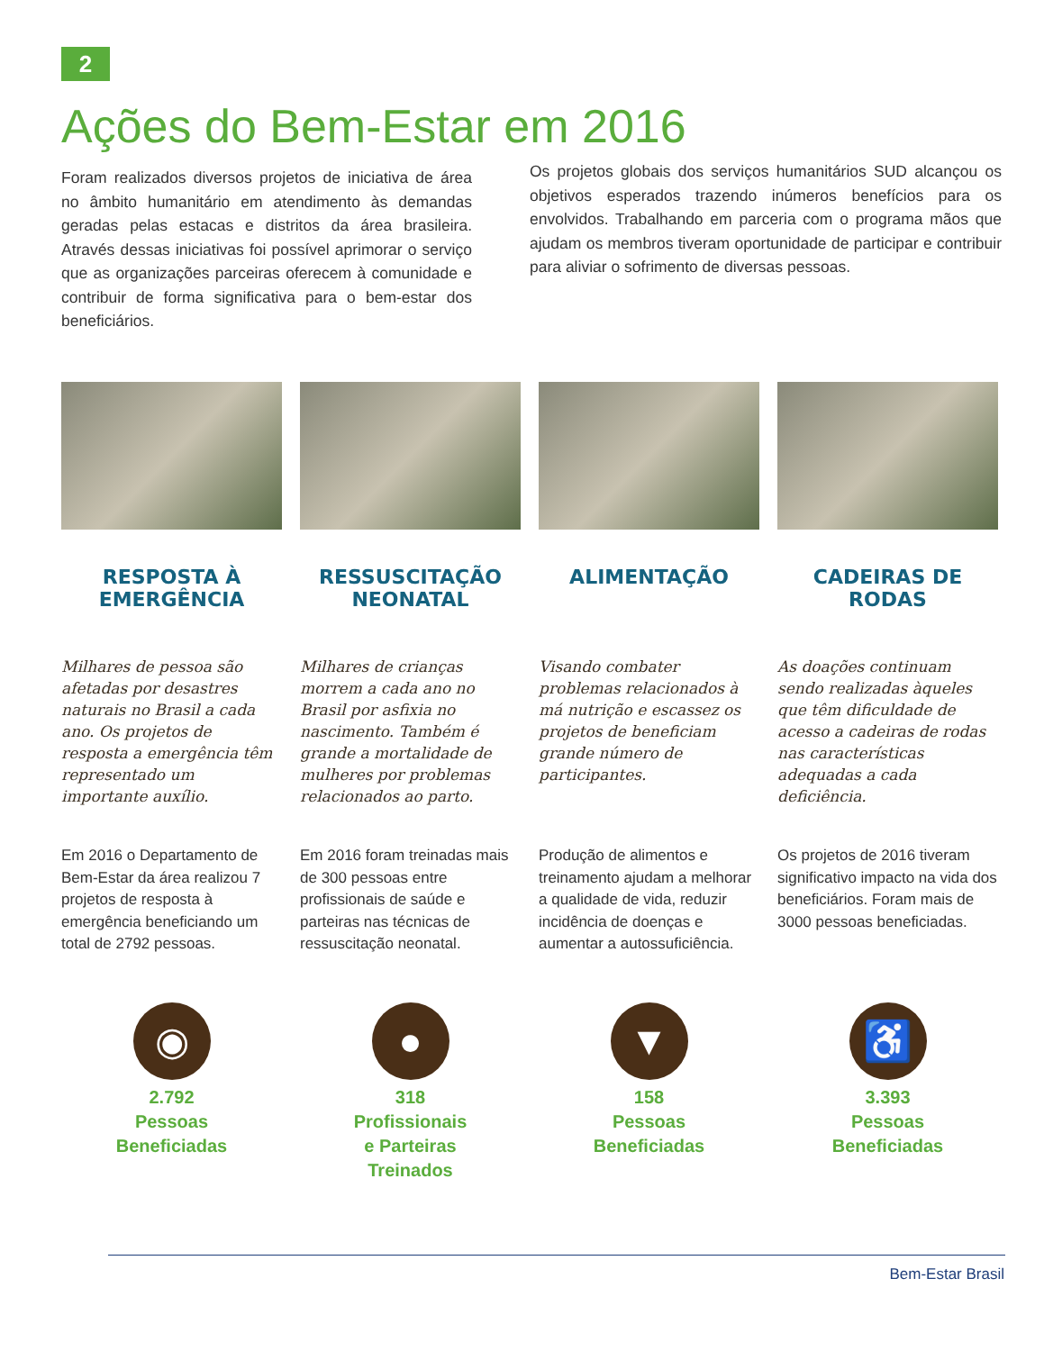2
Ações do Bem-Estar em 2016
Foram realizados diversos projetos de iniciativa de área no âmbito humanitário em atendimento às demandas geradas pelas estacas e distritos da área brasileira. Através dessas iniciativas foi possível aprimorar o serviço que as organizações parceiras oferecem à comunidade e contribuir de forma significativa para o bem-estar dos beneficiários.
Os projetos globais dos serviços humanitários SUD alcançou os objetivos esperados trazendo inúmeros benefícios para os envolvidos. Trabalhando em parceria com o programa mãos que ajudam os membros tiveram oportunidade de participar e contribuir para aliviar o sofrimento de diversas pessoas.
RESPOSTA À EMERGÊNCIA
Milhares de pessoa são afetadas por desastres naturais no Brasil a cada ano. Os projetos de resposta a emergência têm representado um importante auxílio.
Em 2016 o Departamento de Bem-Estar da área realizou 7 projetos de resposta à emergência beneficiando um total de 2792 pessoas.
◉
2.792
Pessoas
Beneficiadas
RESSUSCITAÇÃO NEONATAL
Milhares de crianças morrem a cada ano no Brasil por asfixia no nascimento. Também é grande a mortalidade de mulheres por problemas relacionados ao parto.
Em 2016 foram treinadas mais de 300 pessoas entre profissionais de saúde e parteiras nas técnicas de ressuscitação neonatal.
●
318
Profissionais
e Parteiras
Treinados
ALIMENTAÇÃO
Visando combater problemas relacionados à má nutrição e escassez os projetos de beneficiam grande número de participantes.
Produção de alimentos e treinamento ajudam a melhorar a qualidade de vida, reduzir incidência de doenças e aumentar a autossuficiência.
▼
158
Pessoas
Beneficiadas
CADEIRAS DE RODAS
As doações continuam sendo realizadas àqueles que têm dificuldade de acesso a cadeiras de rodas nas características adequadas a cada deficiência.
Os projetos de 2016 tiveram significativo impacto na vida dos beneficiários. Foram mais de 3000 pessoas beneficiadas.
♿
3.393
Pessoas
Beneficiadas
Bem-Estar Brasil